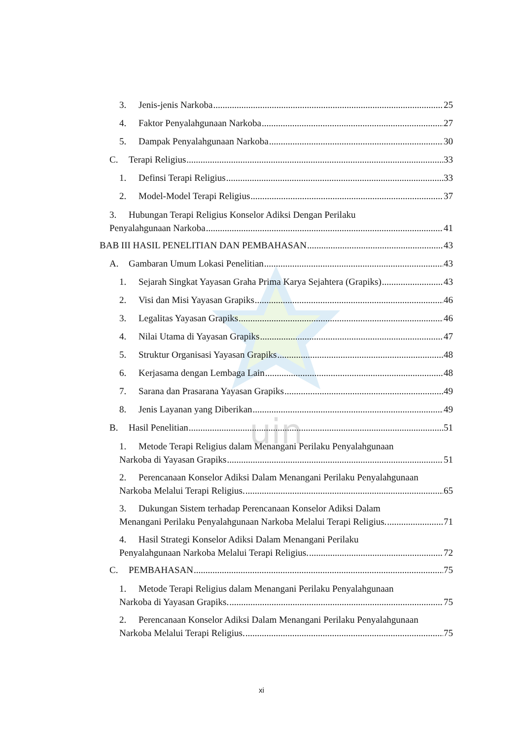uin
3. Jenis-jenis Narkoba 25
4. Faktor Penyalahgunaan Narkoba 27
5. Dampak Penyalahgunaan Narkoba 30
C. Terapi Religius 33
1. Definsi Terapi Religius 33
2. Model-Model Terapi Religius 37
3. Hubungan Terapi Religius Konselor Adiksi Dengan Perilaku
Penyalahgunaan Narkoba 41
BAB III HASIL PENELITIAN DAN PEMBAHASAN 43
A. Gambaran Umum Lokasi Penelitian 43
1. Sejarah Singkat Yayasan Graha Prima Karya Sejahtera (Grapiks) 43
2. Visi dan Misi Yayasan Grapiks 46
3. Legalitas Yayasan Grapiks 46
4. Nilai Utama di Yayasan Grapiks 47
5. Struktur Organisasi Yayasan Grapiks 48
6. Kerjasama dengan Lembaga Lain 48
7. Sarana dan Prasarana Yayasan Grapiks 49
8. Jenis Layanan yang Diberikan 49
B. Hasil Penelitian 51
1. Metode Terapi Religius dalam Menangani Perilaku Penyalahgunaan
Narkoba di Yayasan Grapiks 51
2. Perencanaan Konselor Adiksi Dalam Menangani Perilaku Penyalahgunaan
Narkoba Melalui Terapi Religius. 65
3. Dukungan Sistem terhadap Perencanaan Konselor Adiksi Dalam
Menangani Perilaku Penyalahgunaan Narkoba Melalui Terapi Religius. 71
4. Hasil Strategi Konselor Adiksi Dalam Menangani Perilaku
Penyalahgunaan Narkoba Melalui Terapi Religius. 72
C. PEMBAHASAN 75
1. Metode Terapi Religius dalam Menangani Perilaku Penyalahgunaan
Narkoba di Yayasan Grapiks. 75
2. Perencanaan Konselor Adiksi Dalam Menangani Perilaku Penyalahgunaan
Narkoba Melalui Terapi Religius. 75
xi